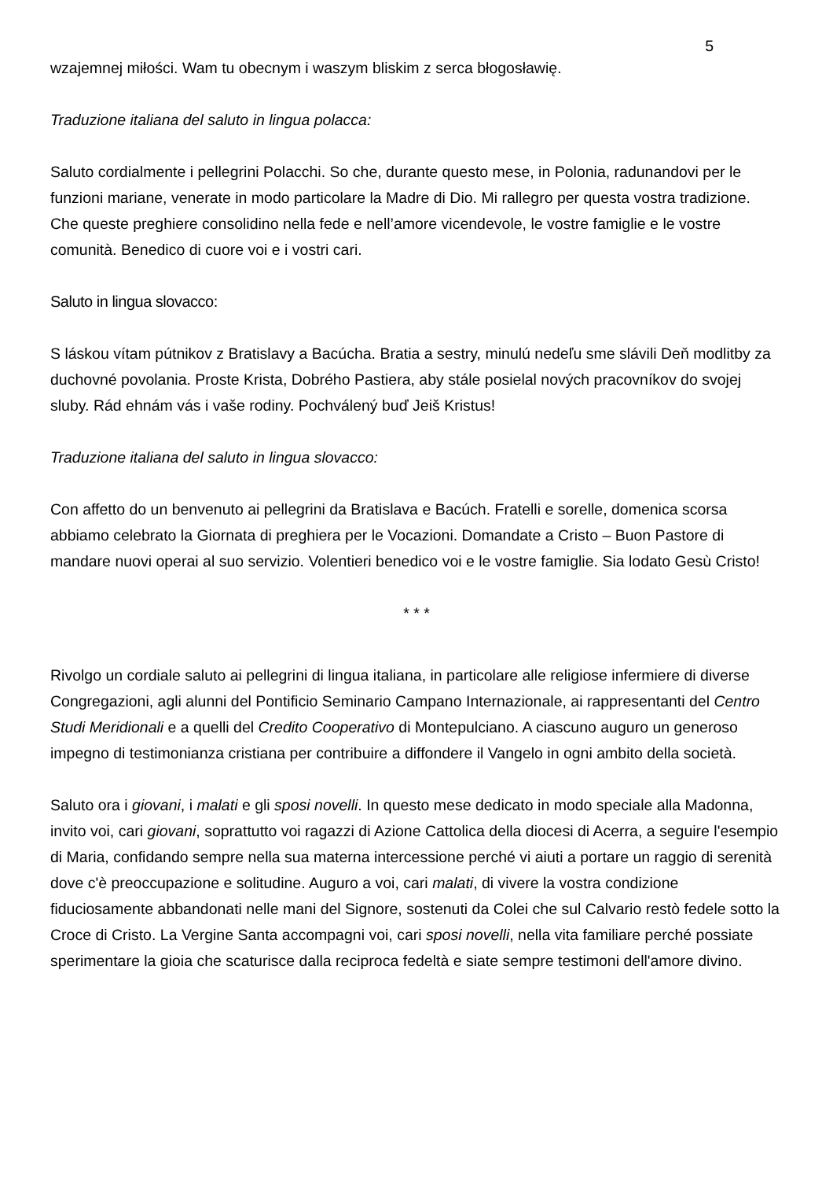5
wzajemnej miłości. Wam tu obecnym i waszym bliskim z serca błogosławię.
Traduzione italiana del saluto in lingua polacca:
Saluto cordialmente i pellegrini Polacchi. So che, durante questo mese, in Polonia, radunandovi per le funzioni mariane, venerate in modo particolare la Madre di Dio. Mi rallegro per questa vostra tradizione. Che queste preghiere consolidino nella fede e nell’amore vicendevole, le vostre famiglie e le vostre comunità. Benedico di cuore voi e i vostri cari.
Saluto in lingua slovacco:
S láskou vítam pútnikov z Bratislavy a Bacúcha. Bratia a sestry, minulú nedeľu sme slávili Deň modlitby za duchovné povolania. Proste Krista, Dobrého Pastiera, aby stále posielal nových pracovníkov do svojej sluby. Rád ehnám vás i vaše rodiny. Pochválený buď Jeiš Kristus!
Traduzione italiana del saluto in lingua slovacco:
Con affetto do un benvenuto ai pellegrini da Bratislava e Bacúch. Fratelli e sorelle, domenica scorsa abbiamo celebrato la Giornata di preghiera per le Vocazioni. Domandate a Cristo – Buon Pastore di mandare nuovi operai al suo servizio. Volentieri benedico voi e le vostre famiglie. Sia lodato Gesù Cristo!
* * *
Rivolgo un cordiale saluto ai pellegrini di lingua italiana, in particolare alle religiose infermiere di diverse Congregazioni, agli alunni del Pontificio Seminario Campano Internazionale, ai rappresentanti del Centro Studi Meridionali e a quelli del Credito Cooperativo di Montepulciano. A ciascuno auguro un generoso impegno di testimonianza cristiana per contribuire a diffondere il Vangelo in ogni ambito della società.
Saluto ora i giovani, i malati e gli sposi novelli. In questo mese dedicato in modo speciale alla Madonna, invito voi, cari giovani, soprattutto voi ragazzi di Azione Cattolica della diocesi di Acerra, a seguire l'esempio di Maria, confidando sempre nella sua materna intercessione perché vi aiuti a portare un raggio di serenità dove c'è preoccupazione e solitudine. Auguro a voi, cari malati, di vivere la vostra condizione fiduciosamente abbandonati nelle mani del Signore, sostenuti da Colei che sul Calvario restò fedele sotto la Croce di Cristo. La Vergine Santa accompagni voi, cari sposi novelli, nella vita familiare perché possiate sperimentare la gioia che scaturisce dalla reciproca fedeltà e siate sempre testimoni dell'amore divino.